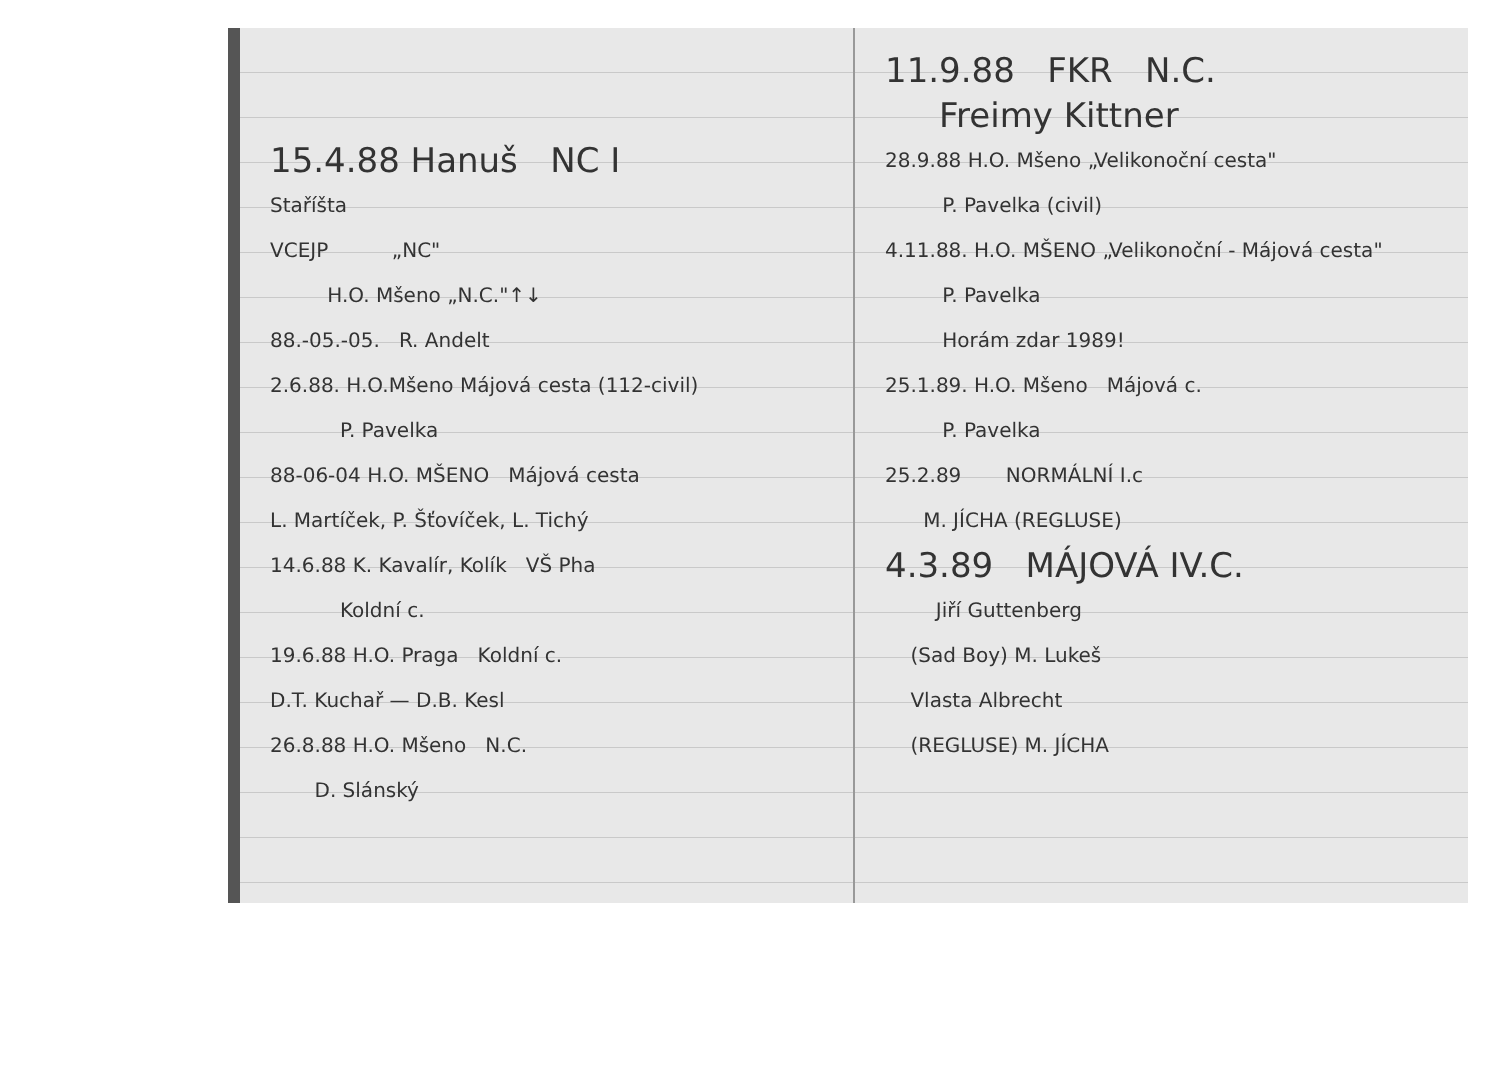15.4.88 Hanuš NC I
Staříšta
VCEJP „NC"
H.O. Mšeno „N.C."↑↓
88.-05.-05. R. Andelt
2.6.88. H.O.Mšeno Májová cesta (112-civil)
P. Pavelka
88-06-04 H.O. MŠENO Májová cesta
L. Martíček, P. Šťovíček, L. Tichý
14.6.88 K. Kavalír, Kolík VŠ Pha
Koldní c.
19.6.88 H.O. Praga Koldní c.
D.T. Kuchař — D.B. Kesl
26.8.88 H.O. Mšeno N.C.
D. Slánský
11.9.88 FKR N.C.
Freimy Kittner
28.9.88 H.O. Mšeno „Velikonoční cesta"
P. Pavelka (civil)
4.11.88. H.O. MŠENO „Velikonoční - Májová cesta"
P. Pavelka
Horám zdar 1989!
25.1.89. H.O. Mšeno Májová c.
P. Pavelka
25.2.89 NORMÁLNÍ I.c
M. JÍCHA (REGLUSE)
4.3.89 MÁJOVÁ IV.C.
Jiří Guttenberg
(Sad Boy) M. Lukeš
Vlasta Albrecht
(REGLUSE) M. JÍCHA